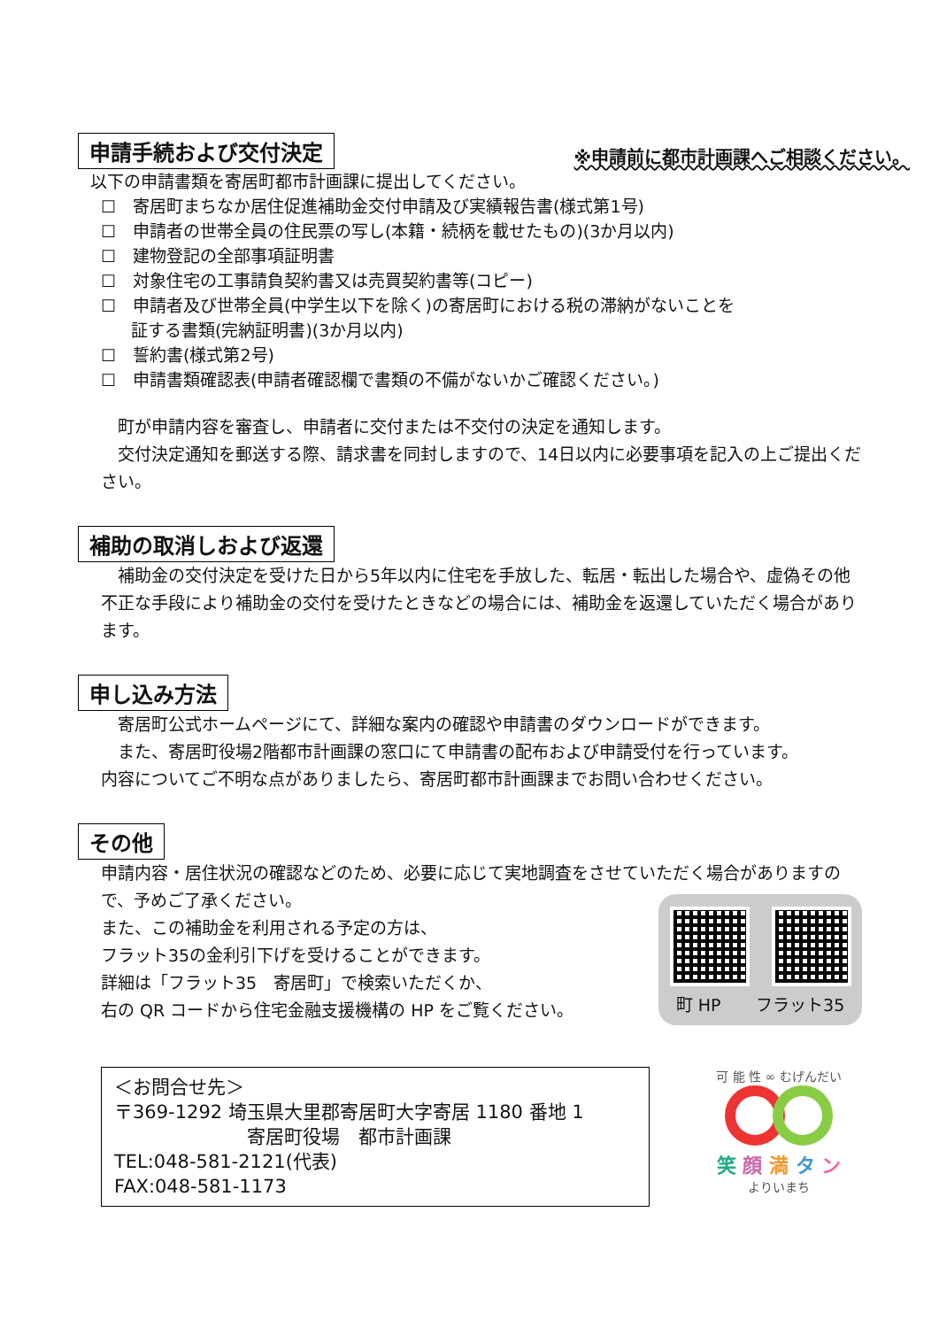申請手続および交付決定 ※申請前に都市計画課へご相談ください。
以下の申請書類を寄居町都市計画課に提出してください。
☐　寄居町まちなか居住促進補助金交付申請及び実績報告書(様式第1号)
☐　申請者の世帯全員の住民票の写し(本籍・続柄を載せたもの)(3か月以内)
☐　建物登記の全部事項証明書
☐　対象住宅の工事請負契約書又は売買契約書等(コピー)
☐　申請者及び世帯全員(中学生以下を除く)の寄居町における税の滞納がないことを
証する書類(完納証明書)(3か月以内)
☐　誓約書(様式第2号)
☐　申請書類確認表(申請者確認欄で書類の不備がないかご確認ください。)
　町が申請内容を審査し、申請者に交付または不交付の決定を通知します。
　交付決定通知を郵送する際、請求書を同封しますので、14日以内に必要事項を記入の上ご提出ください。
補助の取消しおよび返還
　補助金の交付決定を受けた日から5年以内に住宅を手放した、転居・転出した場合や、虚偽その他不正な手段により補助金の交付を受けたときなどの場合には、補助金を返還していただく場合があります。
申し込み方法
　寄居町公式ホームページにて、詳細な案内の確認や申請書のダウンロードができます。
　また、寄居町役場2階都市計画課の窓口にて申請書の配布および申請受付を行っています。
内容についてご不明な点がありましたら、寄居町都市計画課までお問い合わせください。
その他
申請内容・居住状況の確認などのため、必要に応じて実地調査をさせていただく場合がありますので、予めご了承ください。
また、この補助金を利用される予定の方は、
フラット35の金利引下げを受けることができます。
詳細は「フラット35　寄居町」で検索いただくか、
右の QR コードから住宅金融支援機構の HP をご覧ください。
町 HP フラット35
＜お問合せ先＞
〒369-1292 埼玉県大里郡寄居町大字寄居 1180 番地 1
寄居町役場　都市計画課
TEL:048-581-2121(代表)
FAX:048-581-1173
可 能 性 ∞ むげんだい
笑 顔 満 タ ン
よりいまち